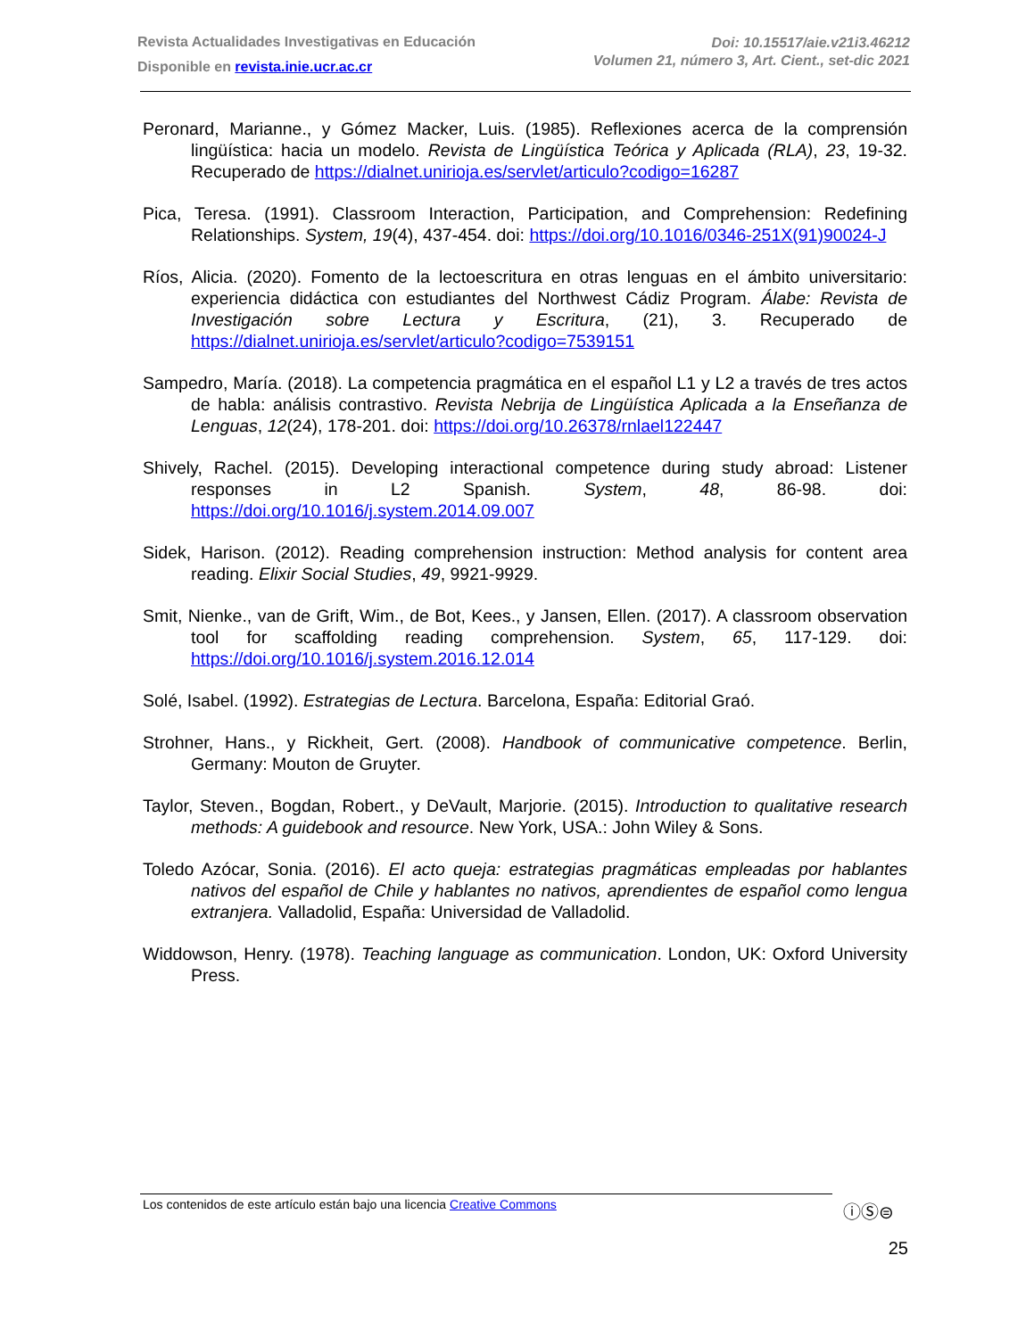Revista Actualidades Investigativas en Educación
Disponible en revista.inie.ucr.ac.cr
Doi: 10.15517/aie.v21i3.46212
Volumen 21, número 3, Art. Cient., set-dic 2021
Peronard, Marianne., y Gómez Macker, Luis. (1985). Reflexiones acerca de la comprensión lingüística: hacia un modelo. Revista de Lingüística Teórica y Aplicada (RLA), 23, 19-32. Recuperado de https://dialnet.unirioja.es/servlet/articulo?codigo=16287
Pica, Teresa. (1991). Classroom Interaction, Participation, and Comprehension: Redefining Relationships. System, 19(4), 437-454. doi: https://doi.org/10.1016/0346-251X(91)90024-J
Ríos, Alicia. (2020). Fomento de la lectoescritura en otras lenguas en el ámbito universitario: experiencia didáctica con estudiantes del Northwest Cádiz Program. Álabe: Revista de Investigación sobre Lectura y Escritura, (21), 3. Recuperado de https://dialnet.unirioja.es/servlet/articulo?codigo=7539151
Sampedro, María. (2018). La competencia pragmática en el español L1 y L2 a través de tres actos de habla: análisis contrastivo. Revista Nebrija de Lingüística Aplicada a la Enseñanza de Lenguas, 12(24), 178-201. doi: https://doi.org/10.26378/rnlael122447
Shively, Rachel. (2015). Developing interactional competence during study abroad: Listener responses in L2 Spanish. System, 48, 86-98. doi: https://doi.org/10.1016/j.system.2014.09.007
Sidek, Harison. (2012). Reading comprehension instruction: Method analysis for content area reading. Elixir Social Studies, 49, 9921-9929.
Smit, Nienke., van de Grift, Wim., de Bot, Kees., y Jansen, Ellen. (2017). A classroom observation tool for scaffolding reading comprehension. System, 65, 117-129. doi: https://doi.org/10.1016/j.system.2016.12.014
Solé, Isabel. (1992). Estrategias de Lectura. Barcelona, España: Editorial Graó.
Strohner, Hans., y Rickheit, Gert. (2008). Handbook of communicative competence. Berlin, Germany: Mouton de Gruyter.
Taylor, Steven., Bogdan, Robert., y DeVault, Marjorie. (2015). Introduction to qualitative research methods: A guidebook and resource. New York, USA.: John Wiley & Sons.
Toledo Azócar, Sonia. (2016). El acto queja: estrategias pragmáticas empleadas por hablantes nativos del español de Chile y hablantes no nativos, aprendientes de español como lengua extranjera. Valladolid, España: Universidad de Valladolid.
Widdowson, Henry. (1978). Teaching language as communication. London, UK: Oxford University Press.
Los contenidos de este artículo están bajo una licencia Creative Commons ⓘⓈ⊜
25